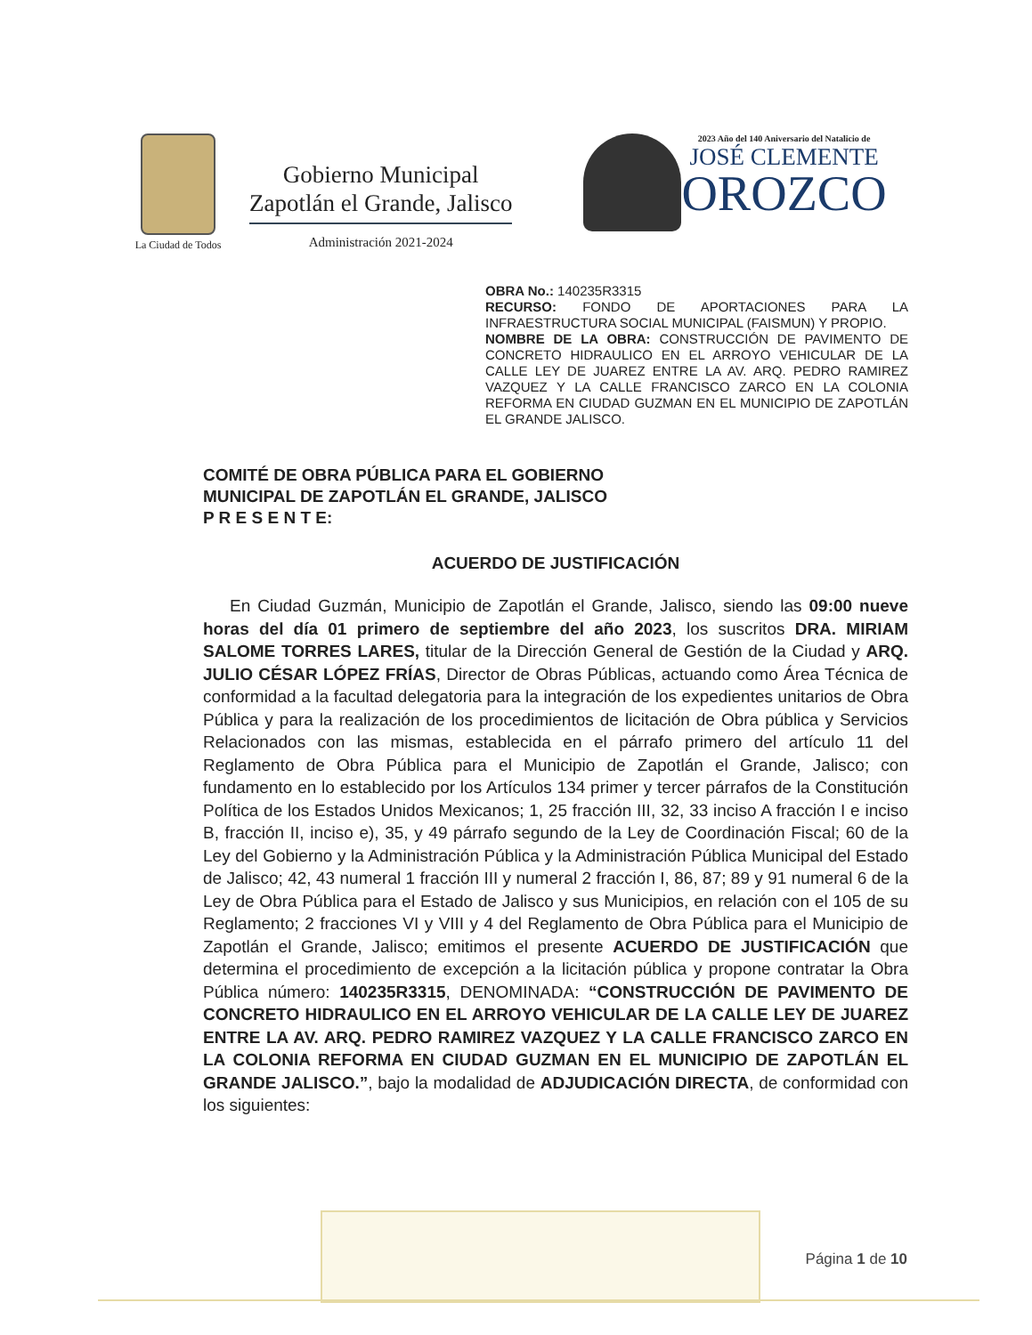La Ciudad de Todos
Gobierno Municipal
Zapotlán el Grande, Jalisco
Administración 2021-2024
2023 Año del 140 Aniversario del Natalicio de
JOSÉ CLEMENTE
OROZCO
OBRA No.: 140235R3315
RECURSO: FONDO DE APORTACIONES PARA LA INFRAESTRUCTURA SOCIAL MUNICIPAL (FAISMUN) Y PROPIO.
NOMBRE DE LA OBRA: CONSTRUCCIÓN DE PAVIMENTO DE CONCRETO HIDRAULICO EN EL ARROYO VEHICULAR DE LA CALLE LEY DE JUAREZ ENTRE LA AV. ARQ. PEDRO RAMIREZ VAZQUEZ Y LA CALLE FRANCISCO ZARCO EN LA COLONIA REFORMA EN CIUDAD GUZMAN EN EL MUNICIPIO DE ZAPOTLÁN EL GRANDE JALISCO.
COMITÉ DE OBRA PÚBLICA PARA EL GOBIERNO
MUNICIPAL DE ZAPOTLÁN EL GRANDE, JALISCO
P R E S E N T E:
ACUERDO DE JUSTIFICACIÓN
En Ciudad Guzmán, Municipio de Zapotlán el Grande, Jalisco, siendo las 09:00 nueve horas del día 01 primero de septiembre del año 2023, los suscritos DRA. MIRIAM SALOME TORRES LARES, titular de la Dirección General de Gestión de la Ciudad y ARQ. JULIO CÉSAR LÓPEZ FRÍAS, Director de Obras Públicas, actuando como Área Técnica de conformidad a la facultad delegatoria para la integración de los expedientes unitarios de Obra Pública y para la realización de los procedimientos de licitación de Obra pública y Servicios Relacionados con las mismas, establecida en el párrafo primero del artículo 11 del Reglamento de Obra Pública para el Municipio de Zapotlán el Grande, Jalisco; con fundamento en lo establecido por los Artículos 134 primer y tercer párrafos de la Constitución Política de los Estados Unidos Mexicanos; 1, 25 fracción III, 32, 33 inciso A fracción I e inciso B, fracción II, inciso e), 35, y 49 párrafo segundo de la Ley de Coordinación Fiscal; 60 de la Ley del Gobierno y la Administración Pública y la Administración Pública Municipal del Estado de Jalisco; 42, 43 numeral 1 fracción III y numeral 2 fracción I, 86, 87; 89 y 91 numeral 6 de la Ley de Obra Pública para el Estado de Jalisco y sus Municipios, en relación con el 105 de su Reglamento; 2 fracciones VI y VIII y 4 del Reglamento de Obra Pública para el Municipio de Zapotlán el Grande, Jalisco; emitimos el presente ACUERDO DE JUSTIFICACIÓN que determina el procedimiento de excepción a la licitación pública y propone contratar la Obra Pública número: 140235R3315, DENOMINADA: “CONSTRUCCIÓN DE PAVIMENTO DE CONCRETO HIDRAULICO EN EL ARROYO VEHICULAR DE LA CALLE LEY DE JUAREZ ENTRE LA AV. ARQ. PEDRO RAMIREZ VAZQUEZ Y LA CALLE FRANCISCO ZARCO EN LA COLONIA REFORMA EN CIUDAD GUZMAN EN EL MUNICIPIO DE ZAPOTLÁN EL GRANDE JALISCO.”, bajo la modalidad de ADJUDICACIÓN DIRECTA, de conformidad con los siguientes:
Página 1 de 10